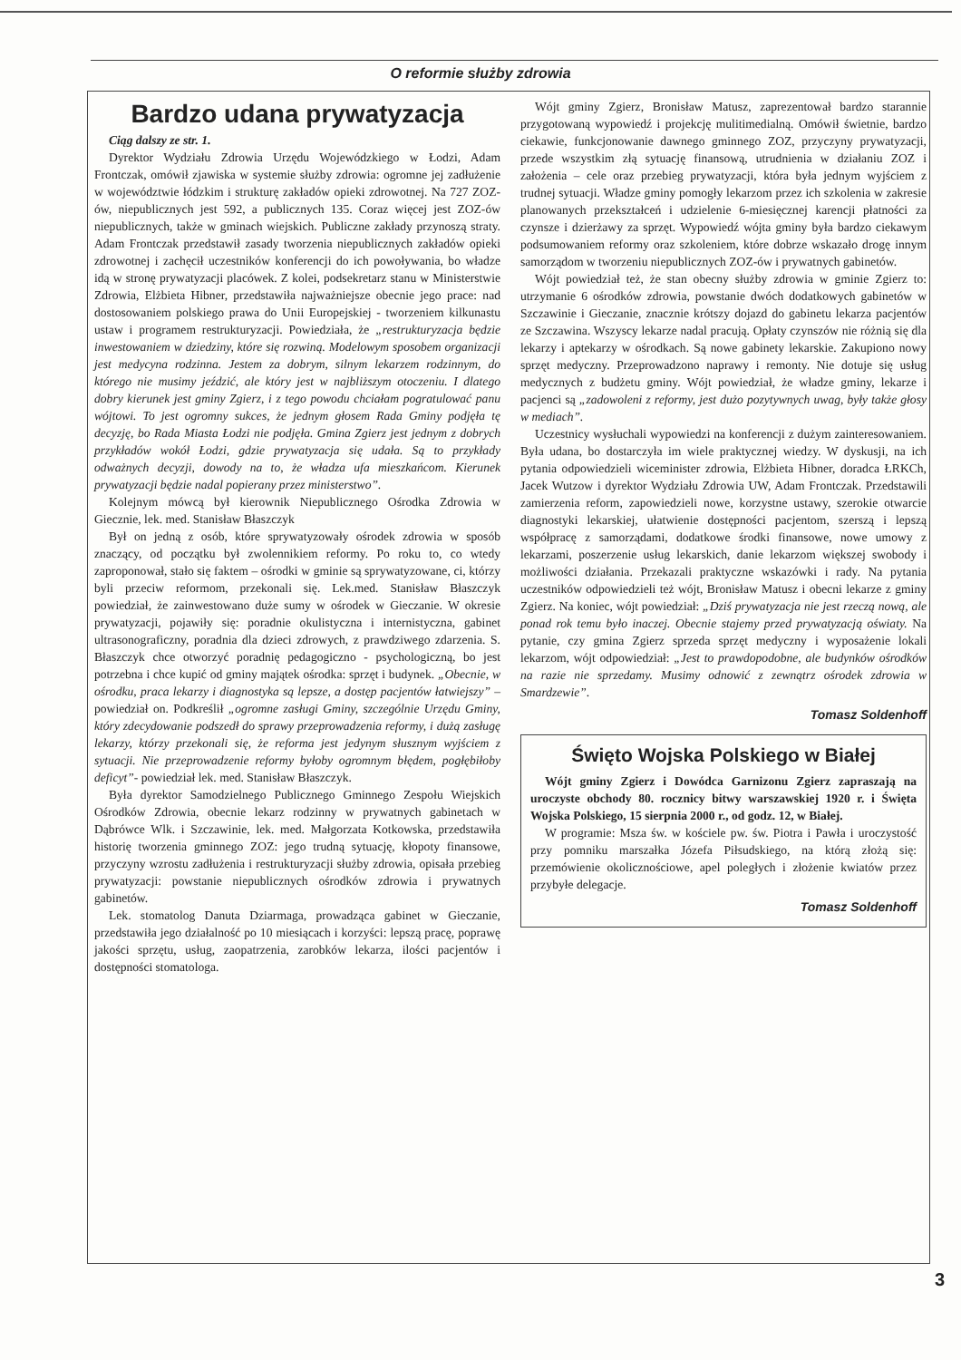O reformie służby zdrowia
Bardzo udana prywatyzacja
Ciąg dalszy ze str. 1.
Dyrektor Wydziału Zdrowia Urzędu Wojewódzkiego w Łodzi, Adam Frontczak, omówił zjawiska w systemie służby zdrowia: ogromne jej zadłużenie w województwie łódzkim i strukturę zakładów opieki zdrowotnej. Na 727 ZOZ-ów, niepublicznych jest 592, a publicznych 135. Coraz więcej jest ZOZ-ów niepublicznych, także w gminach wiejskich. Publiczne zakłady przynoszą straty. Adam Frontczak przedstawił zasady tworzenia niepublicznych zakładów opieki zdrowotnej i zachęcił uczestników konferencji do ich powoływania, bo władze idą w stronę prywatyzacji placówek. Z kolei, podsekretarz stanu w Ministerstwie Zdrowia, Elżbieta Hibner, przedstawiła najważniejsze obecnie jego prace: nad dostosowaniem polskiego prawa do Unii Europejskiej - tworzeniem kilkunastu ustaw i programem restrukturyzacji. Powiedziała, że „restrukturyzacja będzie inwestowaniem w dziedziny, które się rozwiną. Modelowym sposobem organizacji jest medycyna rodzinna. Jestem za dobrym, silnym lekarzem rodzinnym, do którego nie musimy jeździć, ale który jest w najbliższym otoczeniu. I dlatego dobry kierunek jest gminy Zgierz, i z tego powodu chciałam pogratulować panu wójtowi. To jest ogromny sukces, że jednym głosem Rada Gminy podjęła tę decyzję, bo Rada Miasta Łodzi nie podjęła. Gmina Zgierz jest jednym z dobrych przykładów wokół Łodzi, gdzie prywatyzacja się udała. Są to przykłady odważnych decyzji, dowody na to, że władza ufa mieszkańcom. Kierunek prywatyzacji będzie nadal popierany przez ministerstwo”.
Kolejnym mówcą był kierownik Niepublicznego Ośrodka Zdrowia w Giecznie, lek. med. Stanisław Błaszczyk
Był on jedną z osób, które sprywatyzowały ośrodek zdrowia w sposób znaczący, od początku był zwolennikiem reformy. Po roku to, co wtedy zaproponował, stało się faktem – ośrodki w gminie są sprywatyzowane, ci, którzy byli przeciw reformom, przekonali się. Lek.med. Stanisław Błaszczyk powiedział, że zainwestowano duże sumy w ośrodek w Gieczanie. W okresie prywatyzacji, pojawiły się: poradnie okulistyczna i internistyczna, gabinet ultrasonograficzny, poradnia dla dzieci zdrowych, z prawdziwego zdarzenia. S. Błaszczyk chce otworzyć poradnię pedagogiczno - psychologiczną, bo jest potrzebna i chce kupić od gminy majątek ośrodka: sprzęt i budynek. „Obecnie, w ośrodku, praca lekarzy i diagnostyka są lepsze, a dostęp pacjentów łatwiejszy” – powiedział on. Podkreślił „ogromne zasługi Gminy, szczególnie Urzędu Gminy, który zdecydowanie podszedł do sprawy przeprowadzenia reformy, i dużą zasługę lekarzy, którzy przekonali się, że reforma jest jedynym słusznym wyjściem z sytuacji. Nie przeprowadzenie reformy byłoby ogromnym błędem, pogłębiłoby deficyt”- powiedział lek. med. Stanisław Błaszczyk.
Była dyrektor Samodzielnego Publicznego Gminnego Zespołu Wiejskich Ośrodków Zdrowia, obecnie lekarz rodzinny w prywatnych gabinetach w Dąbrówce Wlk. i Szczawinie, lek. med. Małgorzata Kotkowska, przedstawiła historię tworzenia gminnego ZOZ: jego trudną sytuację, kłopoty finansowe, przyczyny wzrostu zadłużenia i restrukturyzacji służby zdrowia, opisała przebieg prywatyzacji: powstanie niepublicznych ośrodków zdrowia i prywatnych gabinetów.
Lek. stomatolog Danuta Dziarmaga, prowadząca gabinet w Gieczanie, przedstawiła jego działalność po 10 miesiącach i korzyści: lepszą pracę, poprawę jakości sprzętu, usług, zaopatrzenia, zarobków lekarza, ilości pacjentów i dostępności stomatologa.
Wójt gminy Zgierz, Bronisław Matusz, zaprezentował bardzo starannie przygotowaną wypowiedź i projekcję mulitimedialną. Omówił świetnie, bardzo ciekawie, funkcjonowanie dawnego gminnego ZOZ, przyczyny prywatyzacji, przede wszystkim złą sytuację finansową, utrudnienia w działaniu ZOZ i założenia – cele oraz przebieg prywatyzacji, która była jednym wyjściem z trudnej sytuacji. Władze gminy pomogły lekarzom przez ich szkolenia w zakresie planowanych przekształceń i udzielenie 6-miesięcznej karencji płatności za czynsze i dzierżawy za sprzęt. Wypowiedź wójta gminy była bardzo ciekawym podsumowaniem reformy oraz szkoleniem, które dobrze wskazało drogę innym samorządom w tworzeniu niepublicznych ZOZ-ów i prywatnych gabinetów.
Wójt powiedział też, że stan obecny służby zdrowia w gminie Zgierz to: utrzymanie 6 ośrodków zdrowia, powstanie dwóch dodatkowych gabinetów w Szczawinie i Gieczanie, znacznie krótszy dojazd do gabinetu lekarza pacjentów ze Szczawina. Wszyscy lekarze nadal pracują. Opłaty czynszów nie różnią się dla lekarzy i aptekarzy w ośrodkach. Są nowe gabinety lekarskie. Zakupiono nowy sprzęt medyczny. Przeprowadzono naprawy i remonty. Nie dotuje się usług medycznych z budżetu gminy. Wójt powiedział, że władze gminy, lekarze i pacjenci są „zadowoleni z reformy, jest dużo pozytywnych uwag, były także głosy w mediach”.
Uczestnicy wysłuchali wypowiedzi na konferencji z dużym zainteresowaniem. Była udana, bo dostarczyła im wiele praktycznej wiedzy. W dyskusji, na ich pytania odpowiedzieli wiceminister zdrowia, Elżbieta Hibner, doradca ŁRKCh, Jacek Wutzow i dyrektor Wydziału Zdrowia UW, Adam Frontczak. Przedstawili zamierzenia reform, zapowiedzieli nowe, korzystne ustawy, szerokie otwarcie diagnostyki lekarskiej, ułatwienie dostępności pacjentom, szerszą i lepszą współpracę z samorządami, dodatkowe środki finansowe, nowe umowy z lekarzami, poszerzenie usług lekarskich, danie lekarzom większej swobody i możliwości działania. Przekazali praktyczne wskazówki i rady. Na pytania uczestników odpowiedzieli też wójt, Bronisław Matusz i obecni lekarze z gminy Zgierz. Na koniec, wójt powiedział: „Dziś prywatyzacja nie jest rzeczą nową, ale ponad rok temu było inaczej. Obecnie stajemy przed prywatyzacją oświaty. Na pytanie, czy gmina Zgierz sprzeda sprzęt medyczny i wyposażenie lokali lekarzom, wójt odpowiedział: „Jest to prawdopodobne, ale budynków ośrodków na razie nie sprzedamy. Musimy odnowić z zewnątrz ośrodek zdrowia w Smardzewie”.
Tomasz Soldenhoff
Święto Wojska Polskiego w Białej
Wójt gminy Zgierz i Dowódca Garnizonu Zgierz zapraszają na uroczyste obchody 80. rocznicy bitwy warszawskiej 1920 r. i Święta Wojska Polskiego, 15 sierpnia 2000 r., od godz. 12, w Białej.
W programie: Msza św. w kościele pw. św. Piotra i Pawła i uroczystość przy pomniku marszałka Józefa Piłsudskiego, na którą złożą się: przemówienie okolicznościowe, apel poległych i złożenie kwiatów przez przybyłe delegacje.
Tomasz Soldenhoff
3